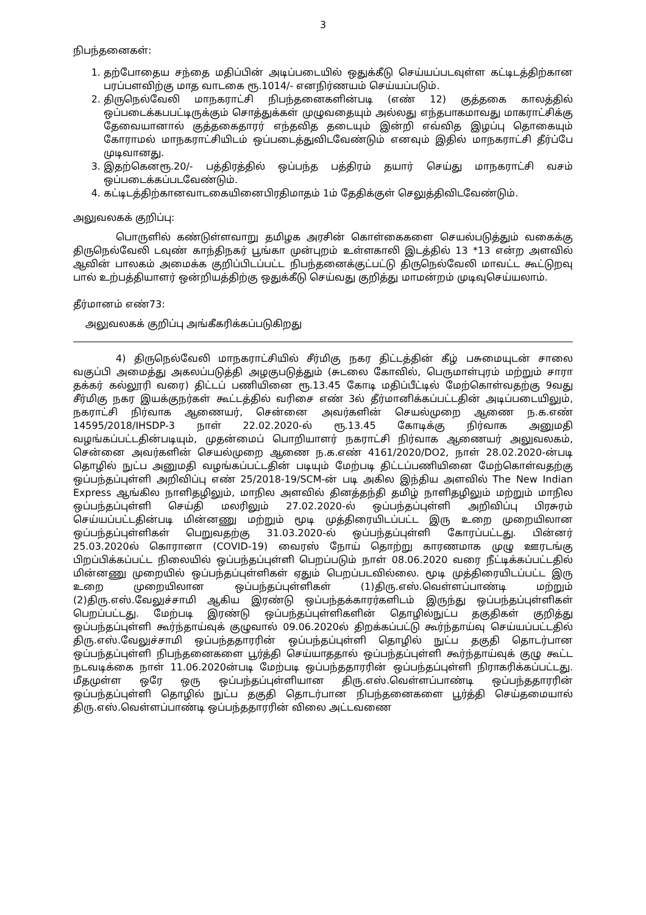3
நிபந்தனைகள்:
1. தற்போதைய சந்தை மதிப்பின் அடிப்படையில் ஒதுக்கீடு செய்யப்படவுள்ள கட்டிடத்திற்கான பரப்பளவிற்கு மாத வாடகை ரூ.1014/- எனநிர்ணயம் செய்யப்படும்.
2. திருநெல்வேலி மாநகராட்சி நிபந்தனைகளின்படி (எண் 12) குத்தகை காலத்தில் ஒப்படைக்கபபட்டிருக்கும் சொத்துக்கள் முழுவதையும் அல்லது எந்தபாகமாவது மாகராட்சிக்கு தேவையானால் குத்தகைதாரர் எந்தவித தடையும் இன்றி எவ்வித இழப்பு தொகையும் கோராமல் மாநகராட்சியிடம் ஒப்படைத்துவிடவேண்டும் எனவும் இதில் மாநகராட்சி தீர்ப்பே முடிவானது.
3. இதற்கெனரூ.20/- பத்திரத்தில் ஒப்பந்த பத்திரம் தயார் செய்து மாநகராட்சி வசம் ஒப்படைக்கப்படவேண்டும்.
4. கட்டிடத்திற்கானவாடகையினைபிரதிமாதம் 1ம் தேதிக்குள் செலுத்திவிடவேண்டும்.
அலுவலகக் குறிப்பு:
பொருளில் கண்டுள்ளவாறு தமிழக அரசின் கொள்கைகளை செயல்படுத்தும் வகைக்கு திருநெல்வேலி டவுண் காந்திநகர் பூங்கா முன்புறம் உள்ளகாலி இடத்தில் 13 *13 என்ற அளவில் ஆவின் பாலகம் அமைக்க குறிப்பிடப்பட்ட நிபந்தனைக்குட்பட்டு திருநெல்வேலி மாவட்ட கூட்டுறவு பால் உற்பத்தியாளர் ஒன்றியத்திற்கு ஒதுக்கீடு செய்வது குறித்து மாமன்றம் முடிவுசெய்யலாம்.
தீர்மானம் எண்73:
அலுவலகக் குறிப்பு அங்கீகரிக்கப்படுகிறது
4) திருநெல்வேலி மாநகராட்சியில் சீர்மிகு நகர திட்டத்தின் கீழ் பசுமையுடன் சாலை வகுப்பி அமைத்து அகலப்படுத்தி அழகுபடுத்தும் (சுடலை கோவில், பெருமாள்புரம் மற்றும் சாரா தக்கர் கல்லூரி வரை) திட்டப் பணியினை ரூ.13.45 கோடி மதிப்பீட்டில் மேற்கொள்வதற்கு 9வது சீர்மிகு நகர இயக்குநர்கள் கூட்டத்தில் வரிசை எண் 3ல் தீர்மானிக்கப்பட்டதின் அடிப்படையிலும், நகராட்சி நிர்வாக ஆணையர், சென்னை அவர்களின் செயல்முறை ஆணை ந.க.எண் 14595/2018/IHSDP-3 நாள் 22.02.2020-ல் ரூ.13.45 கோடிக்கு நிர்வாக அனுமதி வழங்கப்பட்டதின்படியும், முதன்மைப் பொறியாளர் நகராட்சி நிர்வாக ஆணையர் அலுவலகம், சென்னை அவர்களின் செயல்முறை ஆணை ந.க.எண் 4161/2020/DO2, நாள் 28.02.2020-ன்படி தொழில் நுட்ப அனுமதி வழங்கப்பட்டதின் படியும் மேற்படி திட்டப்பணியினை மேற்கொள்வதற்கு ஒப்பந்தப்புள்ளி அறிவிப்பு எண் 25/2018-19/SCM-ன் படி அகில இந்திய அளவில் The New Indian Express ஆங்கில நாளிதழிலும், மாநில அளவில் தினத்தந்தி தமிழ் நாளிதழிலும் மற்றும் மாநில ஒப்பந்தப்புள்ளி செய்தி மலரிலும் 27.02.2020-ல் ஒப்பந்தப்புள்ளி அறிவிப்பு பிரசுரம் செய்யப்பட்டதின்படி மின்னணு மற்றும் மூடி முத்திரையிடப்பட்ட இரு உறை முறையிலான ஒப்பந்தப்புள்ளிகள் பெறுவதற்கு 31.03.2020-ல் ஒப்பந்தப்புள்ளி கோரப்பட்டது. பின்னர் 25.03.2020ல் கொரானா (COVID-19) வைரஸ் நோய் தொற்று காரணமாக முழு ஊரடங்கு பிறப்பிக்கப்பட்ட நிலையில் ஒப்பந்தப்புள்ளி பெறப்படும் நாள் 08.06.2020 வரை நீட்டிக்கப்பட்டதில் மின்னணு முறையில் ஒப்பந்தப்புள்ளிகள் ஏதும் பெறப்படவில்லை. மூடி முத்திரையிடப்பட்ட இரு உறை முறையிலான ஒப்பந்தப்புள்ளிகள் (1)திரு.எஸ்.வெள்ளப்பாண்டி மற்றும் (2)திரு.எஸ்.வேலுச்சாமி ஆகிய இரண்டு ஒப்பந்தக்காரர்களிடம் இருந்து ஒப்பந்தப்புள்ளிகள் பெறப்பட்டது. மேற்படி இரண்டு ஒப்பந்தப்புள்ளிகளின் தொழில்நுட்ப தகுதிகள் குறித்து ஒப்பந்தப்புள்ளி கூர்ந்தாய்வுக் குழுவால் 09.06.2020ல் திறக்கப்பட்டு கூர்ந்தாய்வு செய்யப்பட்டதில் திரு.எஸ்.வேலுச்சாமி ஒப்பந்ததாரரின் ஒப்பந்தப்புள்ளி தொழில் நுட்ப தகுதி தொடர்பான ஒப்பந்தப்புள்ளி நிபந்தனைகளை பூர்த்தி செய்யாததால் ஒப்பந்தப்புள்ளி கூர்ந்தாய்வுக் குழு கூட்ட நடவடிக்கை நாள் 11.06.2020ன்படி மேற்படி ஒப்பந்ததாரரின் ஒப்பந்தப்புள்ளி நிராகரிக்கப்பட்டது. மீதமுள்ள ஒரே ஒரு ஒப்பந்தப்புள்ளியான திரு.எஸ்.வெள்ளப்பாண்டி ஒப்பந்ததாரரின் ஒப்பந்தப்புள்ளி தொழில் நுட்ப தகுதி தொடர்பான நிபந்தனைகளை பூர்த்தி செய்தமையால் திரு.எஸ்.வெள்ளப்பாண்டி ஒப்பந்ததாரரின் விலை அட்டவணை